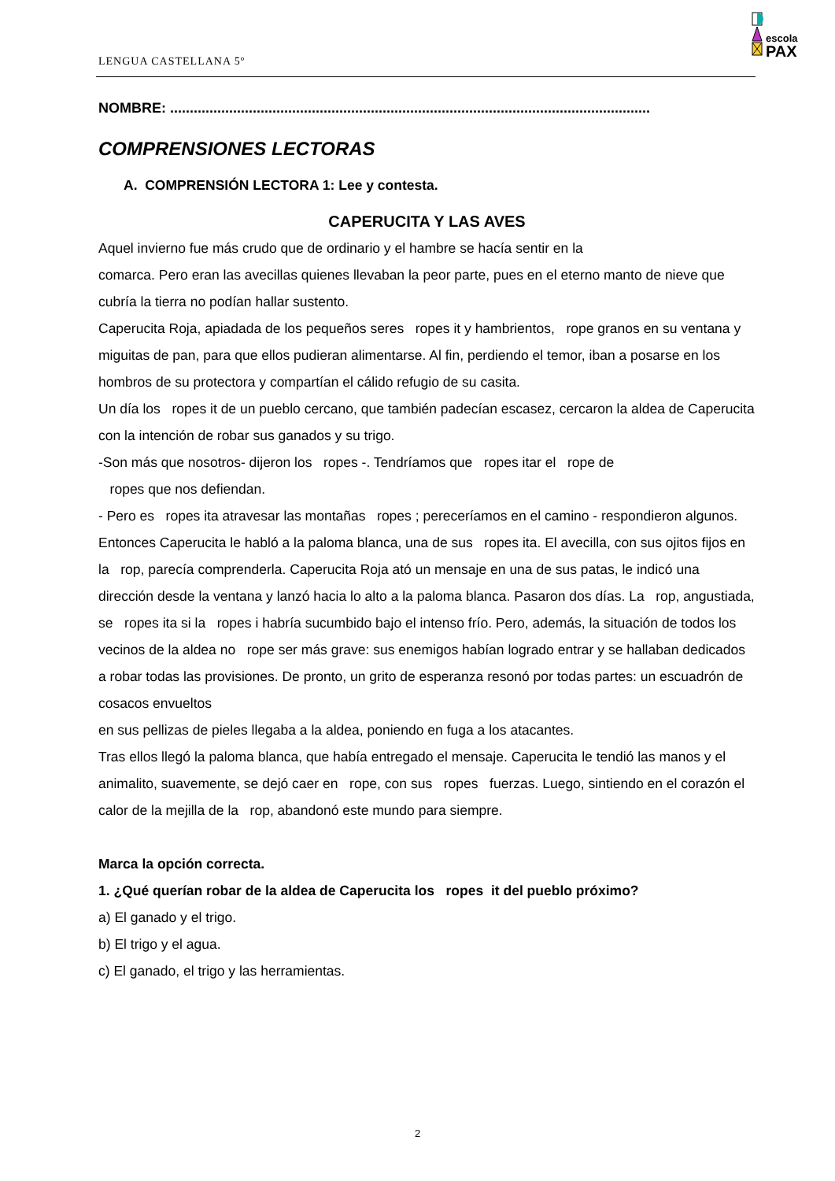LENGUA CASTELLANA 5º
escola
PAX
NOMBRE: ..........................................................................................................................
COMPRENSIONES LECTORAS
A. COMPRENSIÓN LECTORA 1: Lee y contesta.
CAPERUCITA Y LAS AVES
Aquel invierno fue más crudo que de ordinario y el hambre se hacía sentir en la
comarca. Pero eran las avecillas quienes llevaban la peor parte, pues en el eterno manto de nieve que cubría la tierra no podían hallar sustento.
Caperucita Roja, apiadada de los pequeños seres ropes it y hambrientos, rope granos en su ventana y miguitas de pan, para que ellos pudieran alimentarse. Al fin, perdiendo el temor, iban a posarse en los hombros de su protectora y compartían el cálido refugio de su casita.
Un día los ropes it de un pueblo cercano, que también padecían escasez, cercaron la aldea de Caperucita con la intención de robar sus ganados y su trigo.
-Son más que nosotros- dijeron los ropes -. Tendríamos que ropes itar el rope de
ropes que nos defiendan.
- Pero es ropes ita atravesar las montañas ropes ; pereceríamos en el camino - respondieron algunos.
Entonces Caperucita le habló a la paloma blanca, una de sus ropes ita. El avecilla, con sus ojitos fijos en la rop, parecía comprenderla. Caperucita Roja ató un mensaje en una de sus patas, le indicó una dirección desde la ventana y lanzó hacia lo alto a la paloma blanca. Pasaron dos días. La rop, angustiada, se ropes ita si la ropes i habría sucumbido bajo el intenso frío. Pero, además, la situación de todos los vecinos de la aldea no rope ser más grave: sus enemigos habían logrado entrar y se hallaban dedicados a robar todas las provisiones. De pronto, un grito de esperanza resonó por todas partes: un escuadrón de cosacos envueltos
en sus pellizas de pieles llegaba a la aldea, poniendo en fuga a los atacantes.
Tras ellos llegó la paloma blanca, que había entregado el mensaje. Caperucita le tendió las manos y el animalito, suavemente, se dejó caer en rope, con sus ropes fuerzas. Luego, sintiendo en el corazón el calor de la mejilla de la rop, abandonó este mundo para siempre.
Marca la opción correcta.
1. ¿Qué querían robar de la aldea de Caperucita los ropes it del pueblo próximo?
a) El ganado y el trigo.
b) El trigo y el agua.
c) El ganado, el trigo y las herramientas.
2